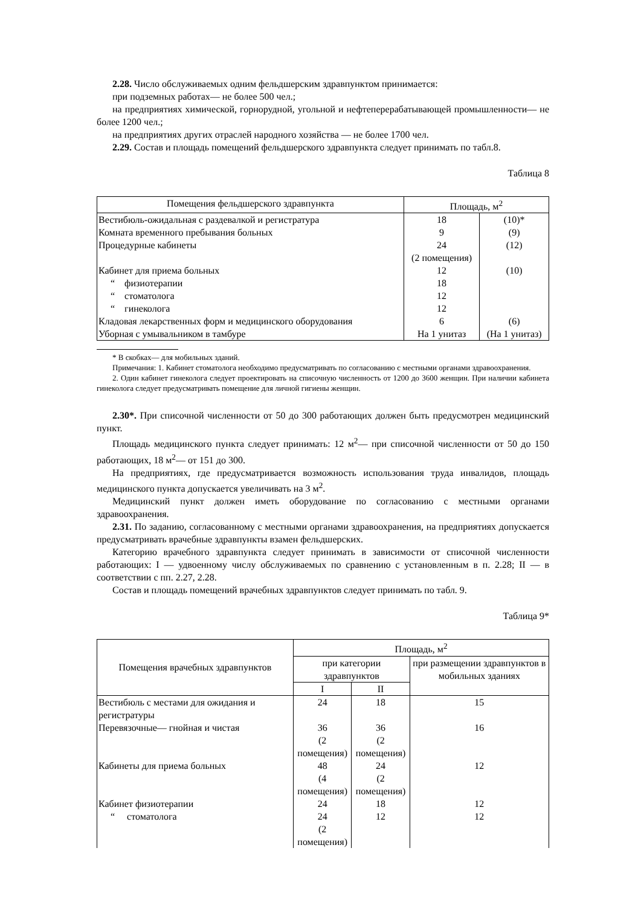2.28. Число обслуживаемых одним фельдшерским здравпунктом принимается:
при подземных работах— не более 500 чел.;
на предприятиях химической, горнорудной, угольной и нефтеперерабатывающей промышленности— не более 1200 чел.;
на предприятиях других отраслей народного хозяйства — не более 1700 чел.
2.29. Состав и площадь помещений фельдшерского здравпункта следует принимать по табл.8.
Таблица 8
| Помещения фельдшерского здравпункта | Площадь, м<sup>2</sup> | |
| --- | --- | --- |
| Вестибюль-ожидальная с раздевалкой и регистратура | 18 | (10)* |
| Комната временного пребывания больных | 9 | (9) |
| Процедурные кабинеты | 24 (2 помещения) | (12) |
| Кабинет для приема больных | 12 | (10) |
| “ физиотерапии | 18 | |
| “ стоматолога | 12 | |
| “ гинеколога | 12 | |
| Кладовая лекарственных форм и медицинского оборудования | 6 | (6) |
| Уборная с умывальником в тамбуре | На 1 унитаз | (На 1 унитаз) |
* В скобках— для мобильных зданий.
Примечания: 1. Кабинет стоматолога необходимо предусматривать по согласованию с местными органами здравоохранения.
2. Один кабинет гинеколога следует проектировать на списочную численность от 1200 до 3600 женщин. При наличии кабинета гинеколога следует предусматривать помещение для личной гигиены женщин.
2.30*. При списочной численности от 50 до 300 работающих должен быть предусмотрен медицинский пункт.
Площадь медицинского пункта следует принимать: 12 м<sup>2</sup>— при списочной численности от 50 до 150 работающих, 18 м<sup>2</sup>— от 151 до 300.
На предприятиях, где предусматривается возможность использования труда инвалидов, площадь медицинского пункта допускается увеличивать на 3 м<sup>2</sup>.
Медицинский пункт должен иметь оборудование по согласованию с местными органами здравоохранения.
2.31. По заданию, согласованному с местными органами здравоохранения, на предприятиях допускается предусматривать врачебные здравпункты взамен фельдшерских.
Категорию врачебного здравпункта следует принимать в зависимости от списочной численности работающих: I — удвоенному числу обслуживаемых по сравнению с установленным в п. 2.28; II — в соответствии с пп. 2.27, 2.28.
Состав и площадь помещений врачебных здравпунктов следует принимать по табл. 9.
Таблица 9*
| Помещения врачебных здравпунктов | Площадь, м<sup>2</sup> | | |
| --- | --- | --- | --- |
| | при категории здравпунктов | | при размещении здравпунктов в мобильных зданиях |
| | I | II | |
| Вестибюль с местами для ожидания и регистратуры | 24 | 18 | 15 |
| Перевязочные— гнойная и чистая | 36 (2 помещения) | 36 (2 помещения) | 16 |
| Кабинеты для приема больных | 48 (4 помещения) | 24 (2 помещения) | 12 |
| Кабинет физиотерапии | 24 | 18 | 12 |
| “ стоматолога | 24 (2 помещения) | 12 | 12 |